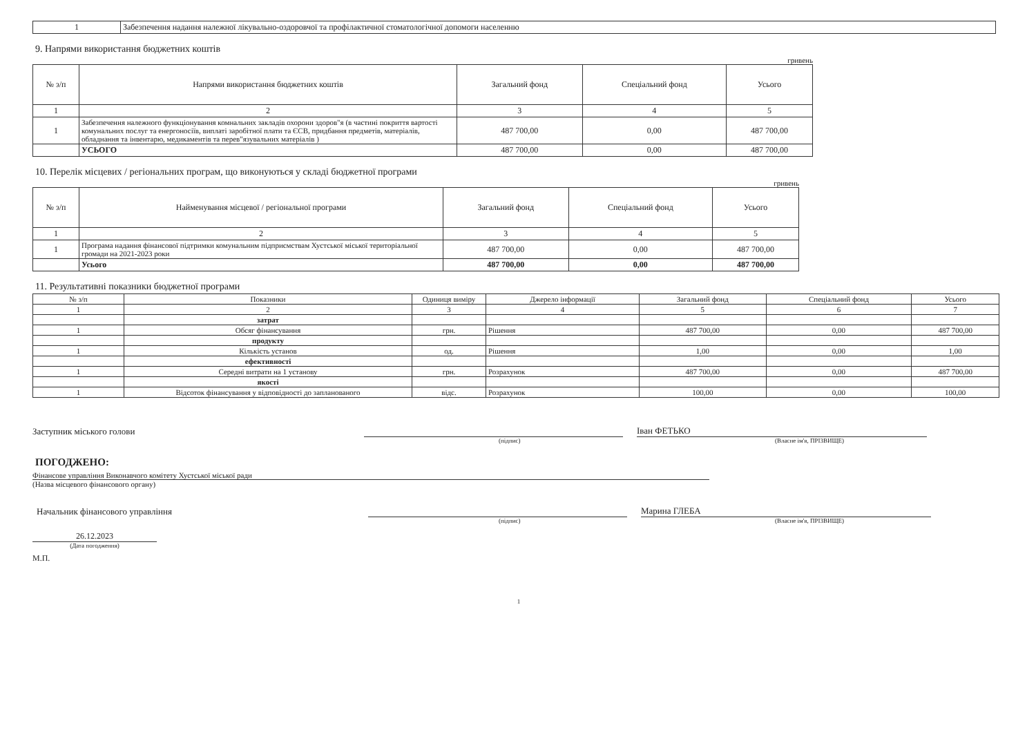| 1 | Забезпечення надання належної лікувально-оздоровчої та профілактичної стоматологічної допомоги населенню |
9. Напрями використання бюджетних коштів
гривень
| № з/п | Напрями використання бюджетних коштів | Загальний фонд | Спеціальний фонд | Усього |
| --- | --- | --- | --- | --- |
| 1 | 2 | 3 | 4 | 5 |
| 1 | Забезпечення належного функціонування комнальних закладів охорони здоров"я (в частині покриття вартості комунальних послуг та енергоносіїв, виплаті заробітної плати та ЄСВ, придбання предметів, матеріалів, обладнання та інвентарю, медикаментів та перев"язувальних матеріалів ) | 487 700,00 | 0,00 | 487 700,00 |
| | УСЬОГО | 487 700,00 | 0,00 | 487 700,00 |
10. Перелік місцевих / регіональних програм, що виконуються у складі бюджетної програми
гривень
| № з/п | Найменування місцевої / регіональної програми | Загальний фонд | Спеціальний фонд | Усього |
| --- | --- | --- | --- | --- |
| 1 | 2 | 3 | 4 | 5 |
| 1 | Програма надання фінансової підтримки комунальним підприємствам Хустської міської територіальної громади на 2021-2023 роки | 487 700,00 | 0,00 | 487 700,00 |
| | Усього | 487 700,00 | 0,00 | 487 700,00 |
11. Результативні показники бюджетної програми
| № з/п | Показники | Одиниця виміру | Джерело інформації | Загальний фонд | Спеціальний фонд | Усього |
| --- | --- | --- | --- | --- | --- | --- |
| 1 | 2 | 3 | 4 | 5 | 6 | 7 |
| | затрат | | | | | |
| 1 | Обсяг фінансування | грн. | Рішення | 487 700,00 | 0,00 | 487 700,00 |
| | продукту | | | | | |
| 1 | Кількість установ | од. | Рішення | 1,00 | 0,00 | 1,00 |
| | ефективності | | | | | |
| 1 | Середні витрати на 1 установу | грн. | Розрахунок | 487 700,00 | 0,00 | 487 700,00 |
| | якості | | | | | |
| 1 | Відсоток фінансування у відповідності до запланованого | відс. | Розрахунок | 100,00 | 0,00 | 100,00 |
Заступник міського голови
Іван ФЕТЬКО
(підпис) (Власне ім'я, ПРІЗВИЩЕ)
ПОГОДЖЕНО:
Фінансове управління Виконавчого комітету Хустської міської ради
(Назва місцевого фінансового органу)
Начальник фінансового управління
Марина ГЛЕБА
(підпис) (Власне ім'я, ПРІЗВИЩЕ)
26.12.2023
(Дата погодження)
М.П.
1